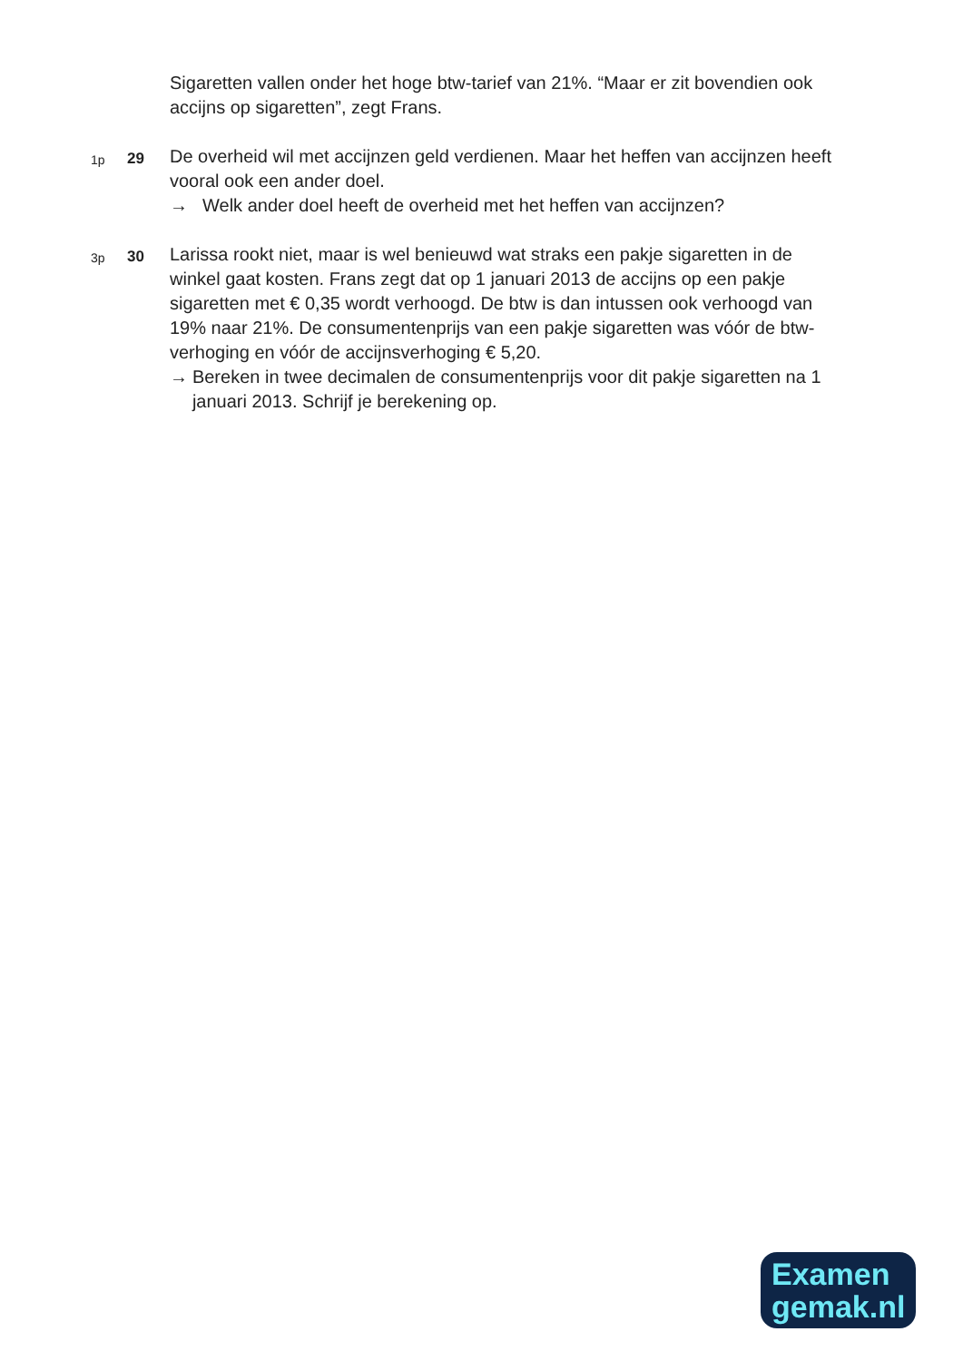Sigaretten vallen onder het hoge btw-tarief van 21%. “Maar er zit bovendien ook accijns op sigaretten”, zegt Frans.
1p
29
De overheid wil met accijnzen geld verdienen. Maar het heffen van accijnzen heeft vooral ook een ander doel.
→ Welk ander doel heeft de overheid met het heffen van accijnzen?
3p
30
Larissa rookt niet, maar is wel benieuwd wat straks een pakje sigaretten in de winkel gaat kosten. Frans zegt dat op 1 januari 2013 de accijns op een pakje sigaretten met € 0,35 wordt verhoogd. De btw is dan intussen ook verhoogd van 19% naar 21%. De consumentenprijs van een pakje sigaretten was vóór de btw-verhoging en vóór de accijnsverhoging € 5,20.
→ Bereken in twee decimalen de consumentenprijs voor dit pakje sigaretten na 1 januari 2013. Schrijf je berekening op.
Examen
gemak.nl